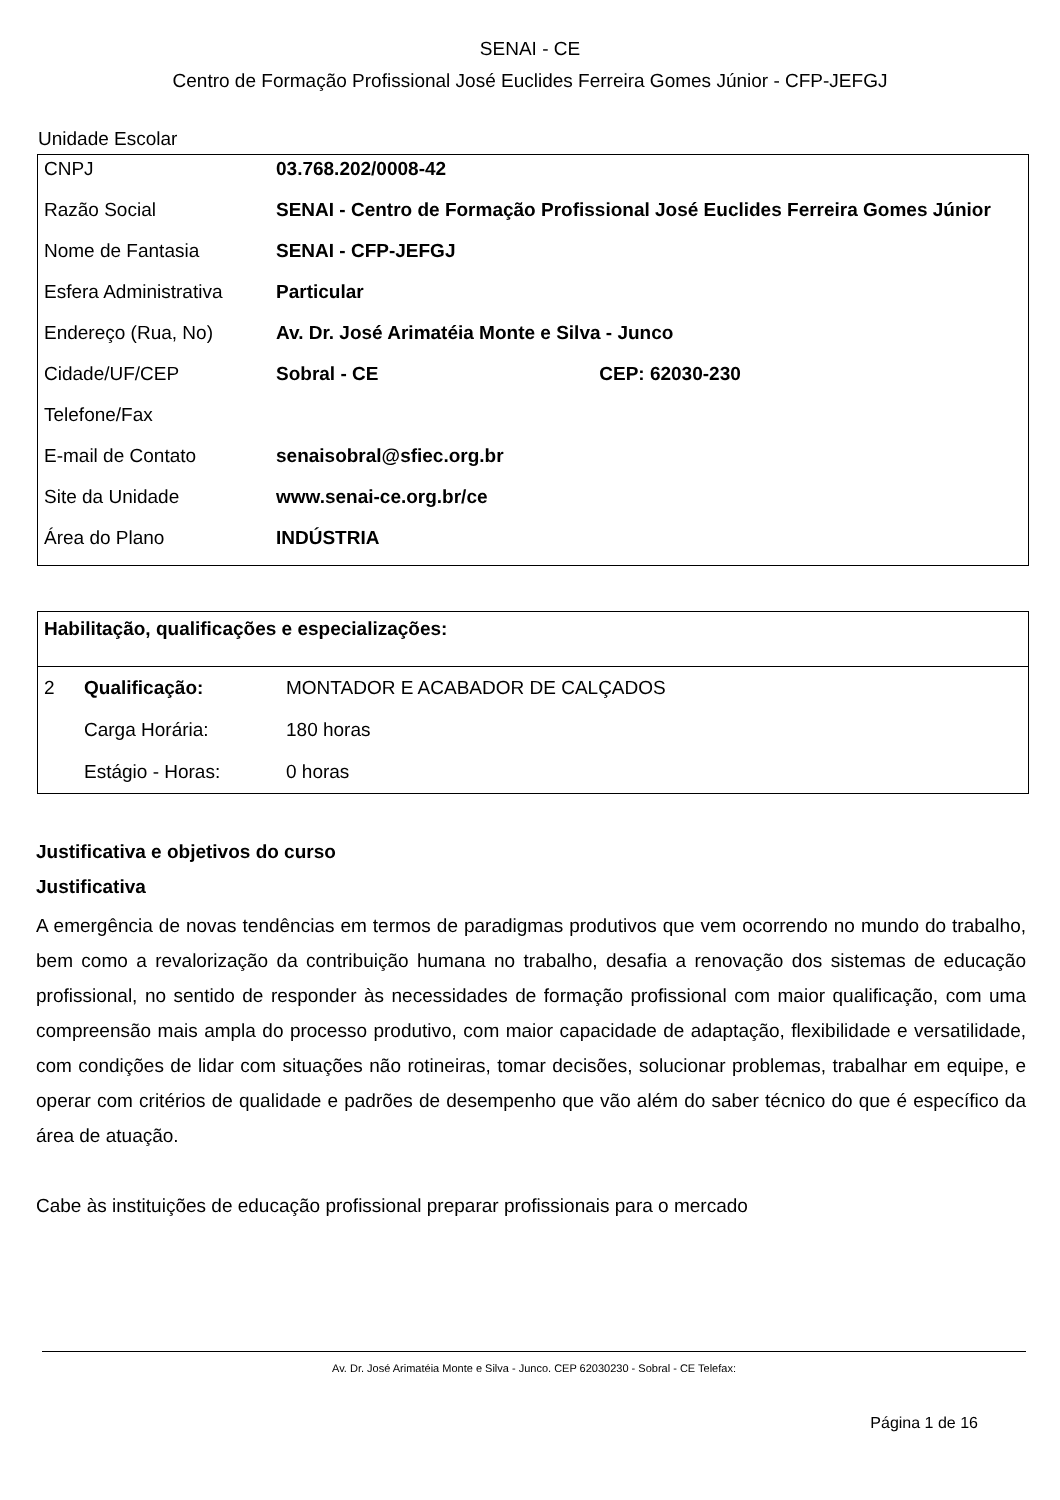SENAI - CE
Centro de Formação Profissional José Euclides Ferreira Gomes Júnior - CFP-JEFGJ
Unidade Escolar
| CNPJ | 03.768.202/0008-42 | |
| Razão Social | SENAI - Centro de Formação Profissional José Euclides Ferreira Gomes Júnior | |
| Nome de Fantasia | SENAI - CFP-JEFGJ | |
| Esfera Administrativa | Particular | |
| Endereço (Rua, No) | Av. Dr. José Arimatéia Monte e Silva - Junco | |
| Cidade/UF/CEP | Sobral - CE | CEP: 62030-230 |
| Telefone/Fax | | |
| E-mail de Contato | senaisobral@sfiec.org.br | |
| Site da Unidade | www.senai-ce.org.br/ce | |
| Área do Plano | INDÚSTRIA | |
| Habilitação, qualificações e especializações: | | |
| 2 | Qualificação: | MONTADOR E ACABADOR DE CALÇADOS |
| | Carga Horária: | 180 horas |
| | Estágio - Horas: | 0 horas |
Justificativa e objetivos do curso
Justificativa
A emergência de novas tendências em termos de paradigmas produtivos que vem ocorrendo no mundo do trabalho, bem como a revalorização da contribuição humana no trabalho, desafia a renovação dos sistemas de educação profissional, no sentido de responder às necessidades de formação profissional com maior qualificação, com uma compreensão mais ampla do processo produtivo, com maior capacidade de adaptação, flexibilidade e versatilidade, com condições de lidar com situações não rotineiras, tomar decisões, solucionar problemas, trabalhar em equipe, e operar com critérios de qualidade e padrões de desempenho que vão além do saber técnico do que é específico da área de atuação.
Cabe às instituições de educação profissional preparar profissionais para o mercado
Av. Dr. José Arimatéia Monte e Silva - Junco. CEP 62030230 - Sobral - CE Telefax:
Página 1 de 16